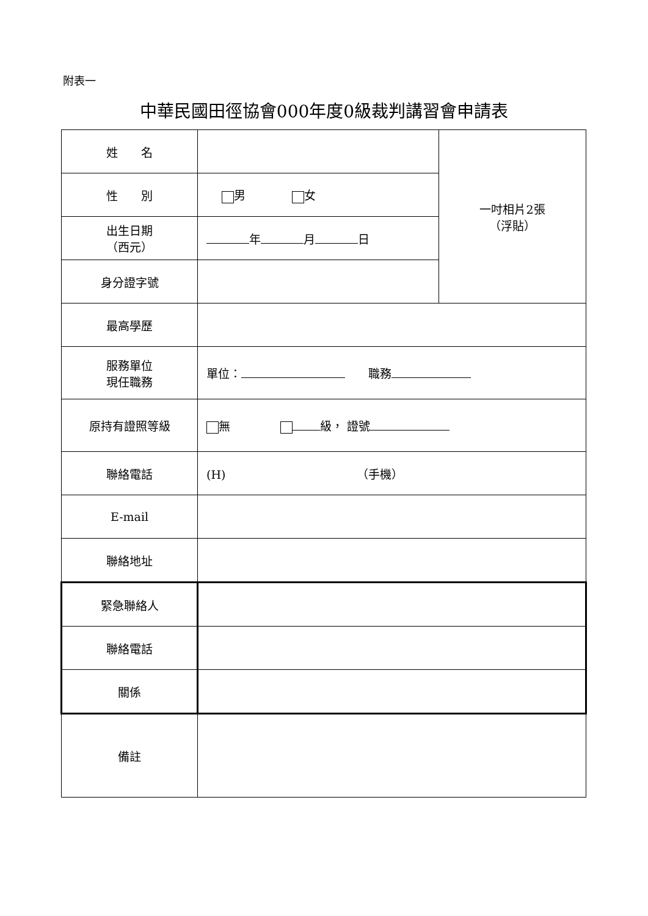附表一
中華民國田徑協會000年度0級裁判講習會申請表
| 姓 名 | | 一吋相片2張 （浮貼） |
| 性 別 | 男 女 | |
| 出生日期 （西元） | 年 月 日 | |
| 身分證字號 | | |
| 最高學歷 | | |
| 服務單位 現任職務 | 單位： 職務 | |
| 原持有證照等級 | 無 級， 證號 | |
| 聯絡電話 | (H) （手機） | |
| E-mail | | |
| 聯絡地址 | | |
| 緊急聯絡人 | | |
| 聯絡電話 | | |
| 關係 | | |
| 備註 | | |